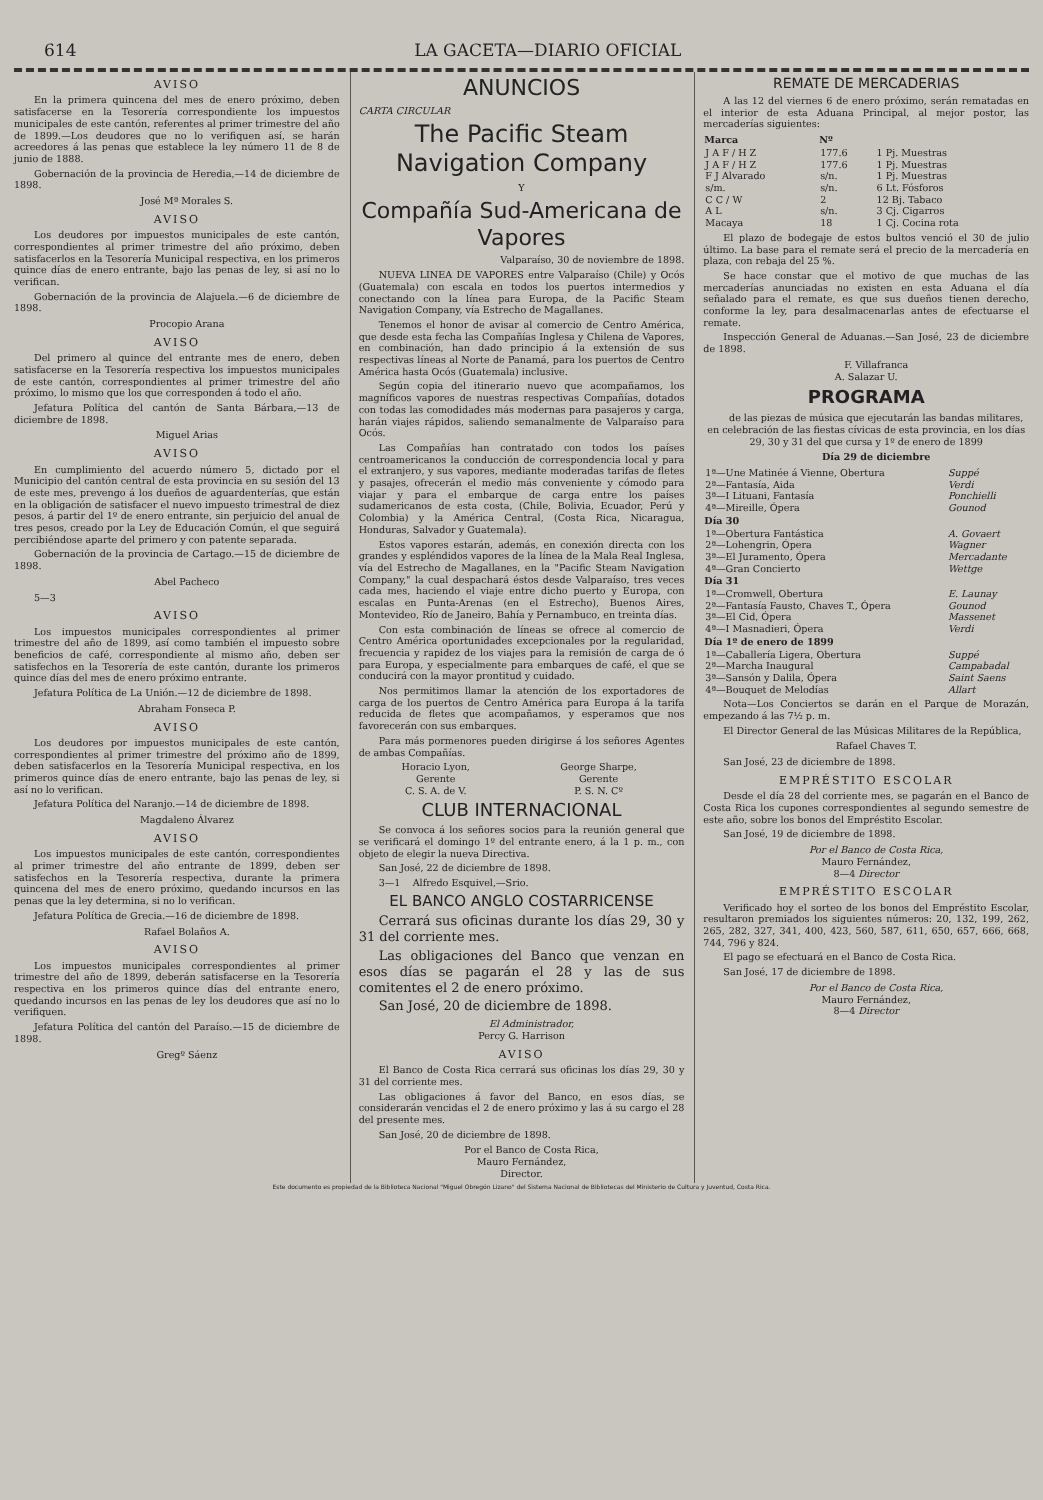614 LA GACETA—DIARIO OFICIAL
AVISO
En la primera quincena del mes de enero próximo, deben satisfacerse en la Tesorería correspondiente los impuestos municipales de este cantón, referentes al primer trimestre del año de 1899.—Los deudores que no lo verifiquen así, se harán acreedores á las penas que establece la ley número 11 de 8 de junio de 1888.
Gobernación de la provincia de Heredia,—14 de diciembre de 1898.
José Mª Morales S.
AVISO
Los deudores por impuestos municipales de este cantón, correspondientes al primer trimestre del año próximo, deben satisfacerlos en la Tesorería Municipal respectiva, en los primeros quince días de enero entrante, bajo las penas de ley, si así no lo verifican.
Gobernación de la provincia de Alajuela.—6 de diciembre de 1898.
Procopio Arana
AVISO
Del primero al quince del entrante mes de enero, deben satisfacerse en la Tesorería respectiva los impuestos municipales de este cantón, correspondientes al primer trimestre del año próximo, lo mismo que los que corresponden á todo el año.
Jefatura Política del cantón de Santa Bárbara,—13 de diciembre de 1898.
Miguel Arias
AVISO
En cumplimiento del acuerdo número 5, dictado por el Municipio del cantón central de esta provincia en su sesión del 13 de este mes, prevengo á los dueños de aguardenterías, que están en la obligación de satisfacer el nuevo impuesto trimestral de diez pesos, á partir del 1º de enero entrante, sin perjuicio del anual de tres pesos, creado por la Ley de Educación Común, el que seguirá percibiéndose aparte del primero y con patente separada.
Gobernación de la provincia de Cartago.—15 de diciembre de 1898.
Abel Pacheco
5—3
AVISO
Los impuestos municipales correspondientes al primer trimestre del año de 1899, así como también el impuesto sobre beneficios de café, correspondiente al mismo año, deben ser satisfechos en la Tesorería de este cantón, durante los primeros quince días del mes de enero próximo entrante.
Jefatura Política de La Unión.—12 de diciembre de 1898.
Abraham Fonseca P.
AVISO
Los deudores por impuestos municipales de este cantón, correspondientes al primer trimestre del próximo año de 1899, deben satisfacerlos en la Tesorería Municipal respectiva, en los primeros quince días de enero entrante, bajo las penas de ley, si así no lo verifican.
Jefatura Política del Naranjo.—14 de diciembre de 1898.
Magdaleno Álvarez
AVISO
Los impuestos municipales de este cantón, correspondientes al primer trimestre del año entrante de 1899, deben ser satisfechos en la Tesorería respectiva, durante la primera quincena del mes de enero próximo, quedando incursos en las penas que la ley determina, si no lo verifican.
Jefatura Política de Grecia.—16 de diciembre de 1898.
Rafael Bolaños A.
AVISO
Los impuestos municipales correspondientes al primer trimestre del año de 1899, deberán satisfacerse en la Tesorería respectiva en los primeros quince días del entrante enero, quedando incursos en las penas de ley los deudores que así no lo verifiquen.
Jefatura Política del cantón del Paraíso.—15 de diciembre de 1898.
Gregº Sáenz
ANUNCIOS
CARTA CIRCULAR
The Pacific Steam Navigation Company
Y
Compañía Sud-Americana de Vapores
Valparaíso, 30 de noviembre de 1898.
NUEVA LINEA DE VAPORES entre Valparaíso (Chile) y Ocós (Guatemala) con escala en todos los puertos intermedios y conectando con la línea para Europa, de la Pacific Steam Navigation Company, vía Estrecho de Magallanes.
Tenemos el honor de avisar al comercio de Centro América, que desde esta fecha las Compañías Inglesa y Chilena de Vapores, en combinación, han dado principio á la extensión de sus respectivas líneas al Norte de Panamá, para los puertos de Centro América hasta Ocós (Guatemala) inclusive.
Según copia del itinerario nuevo que acompañamos, los magníficos vapores de nuestras respectivas Compañías, dotados con todas las comodidades más modernas para pasajeros y carga, harán viajes rápidos, saliendo semanalmente de Valparaíso para Ocós.
Las Compañías han contratado con todos los países centroamericanos la conducción de correspondencia local y para el extranjero, y sus vapores, mediante moderadas tarifas de fletes y pasajes, ofrecerán el medio más conveniente y cómodo para viajar y para el embarque de carga entre los países sudamericanos de esta costa, (Chile, Bolivia, Ecuador, Perú y Colombia) y la América Central, (Costa Rica, Nicaragua, Honduras, Salvador y Guatemala).
Estos vapores estarán, además, en conexión directa con los grandes y espléndidos vapores de la línea de la Mala Real Inglesa, vía del Estrecho de Magallanes, en la "Pacific Steam Navigation Company," la cual despachará éstos desde Valparaíso, tres veces cada mes, haciendo el viaje entre dicho puerto y Europa, con escalas en Punta-Arenas (en el Estrecho), Buenos Aires, Montevideo, Río de Janeiro, Bahía y Pernambuco, en treinta días.
Con esta combinación de líneas se ofrece al comercio de Centro América oportunidades excepcionales por la regularidad, frecuencia y rapidez de los viajes para la remisión de carga de ó para Europa, y especialmente para embarques de café, el que se conducirá con la mayor prontitud y cuidado.
Nos permitimos llamar la atención de los exportadores de carga de los puertos de Centro América para Europa á la tarifa reducida de fletes que acompañamos, y esperamos que nos favorecerán con sus embarques.
Para más pormenores pueden dirigirse á los señores Agentes de ambas Compañías.
| Horacio Lyon, Gerente C. S. A. de V. | George Sharpe, Gerente P. S. N. Cº |
CLUB INTERNACIONAL
Se convoca á los señores socios para la reunión general que se verificará el domingo 1º del entrante enero, á la 1 p. m., con objeto de elegir la nueva Directiva.
San José, 22 de diciembre de 1898.
3—1 Alfredo Esquivel,—Srio.
EL BANCO ANGLO COSTARRICENSE
Cerrará sus oficinas durante los días 29, 30 y 31 del corriente mes.
Las obligaciones del Banco que venzan en esos días se pagarán el 28 y las de sus comitentes el 2 de enero próximo.
San José, 20 de diciembre de 1898.
El Administrador,
Percy G. Harrison
AVISO
El Banco de Costa Rica cerrará sus oficinas los días 29, 30 y 31 del corriente mes.
Las obligaciones á favor del Banco, en esos días, se considerarán vencidas el 2 de enero próximo y las á su cargo el 28 del presente mes.
San José, 20 de diciembre de 1898.
Por el Banco de Costa Rica,
Mauro Fernández,
Director.
REMATE DE MERCADERIAS
A las 12 del viernes 6 de enero próximo, serán rematadas en el interior de esta Aduana Principal, al mejor postor, las mercaderías siguientes:
| Marca | Nº | |
| --- | --- | --- |
| J A F / H Z | 177.6 | 1 Pj. Muestras |
| J A F / H Z | 177.6 | 1 Pj. Muestras |
| F J Alvarado | s/n. | 1 Pj. Muestras |
| s/m. | s/n. | 6 Lt. Fósforos |
| C C / W | 2 | 12 Bj. Tabaco |
| A L | s/n. | 3 Cj. Cigarros |
| Macaya | 18 | 1 Cj. Cocina rota |
El plazo de bodegaje de estos bultos venció el 30 de julio último. La base para el remate será el precio de la mercadería en plaza, con rebaja del 25 %.
Se hace constar que el motivo de que muchas de las mercaderías anunciadas no existen en esta Aduana el día señalado para el remate, es que sus dueños tienen derecho, conforme la ley, para desalmacenarlas antes de efectuarse el remate.
Inspección General de Aduanas.—San José, 23 de diciembre de 1898.
F. Villafranca
A. Salazar U.
PROGRAMA
de las piezas de música que ejecutarán las bandas militares, en celebración de las fiestas cívicas de esta provincia, en los días 29, 30 y 31 del que cursa y 1º de enero de 1899
Día 29 de diciembre
| 1ª—Une Matinée á Vienne, Obertura | Suppé |
| 2ª—Fantasía, Aida | Verdi |
| 3ª—I Lituani, Fantasía | Ponchielli |
| 4ª—Mireille, Ópera | Gounod |
| Día 30 | |
| 1ª—Obertura Fantástica | A. Govaert |
| 2ª—Lohengrin, Ópera | Wagner |
| 3ª—El Juramento, Ópera | Mercadante |
| 4ª—Gran Concierto | Wettge |
| Día 31 | |
| 1ª—Cromwell, Obertura | E. Launay |
| 2ª—Fantasía Fausto, Chaves T., Ópera | Gounod |
| 3ª—El Cid, Ópera | Massenet |
| 4ª—I Masnadieri, Ópera | Verdi |
| Día 1º de enero de 1899 | |
| 1ª—Caballería Ligera, Obertura | Suppé |
| 2ª—Marcha Inaugural | Campabadal |
| 3ª—Sansón y Dalila, Ópera | Saint Saens |
| 4ª—Bouquet de Melodías | Allart |
Nota—Los Conciertos se darán en el Parque de Morazán, empezando á las 7½ p. m.
El Director General de las Músicas Militares de la República,
Rafael Chaves T.
San José, 23 de diciembre de 1898.
EMPRÉSTITO ESCOLAR
Desde el día 28 del corriente mes, se pagarán en el Banco de Costa Rica los cupones correspondientes al segundo semestre de este año, sobre los bonos del Empréstito Escolar.
San José, 19 de diciembre de 1898.
Por el Banco de Costa Rica,
Mauro Fernández,
8—4 Director
EMPRÉSTITO ESCOLAR
Verificado hoy el sorteo de los bonos del Empréstito Escolar, resultaron premiados los siguientes números: 20, 132, 199, 262, 265, 282, 327, 341, 400, 423, 560, 587, 611, 650, 657, 666, 668, 744, 796 y 824.
El pago se efectuará en el Banco de Costa Rica.
San José, 17 de diciembre de 1898.
Por el Banco de Costa Rica,
Mauro Fernández,
8—4 Director
Este documento es propiedad de la Biblioteca Nacional "Miguel Obregón Lizano" del Sistema Nacional de Bibliotecas del Ministerio de Cultura y Juventud, Costa Rica.